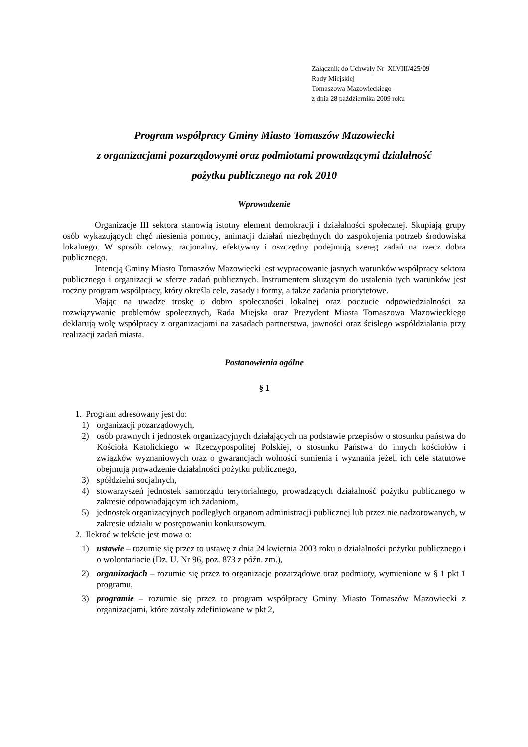Załącznik do Uchwały Nr XLVIII/425/09
Rady Miejskiej
Tomaszowa Mazowieckiego
z dnia 28 października 2009 roku
Program współpracy Gminy Miasto Tomaszów Mazowiecki
z organizacjami pozarządowymi oraz podmiotami prowadzącymi działalność
pożytku publicznego na rok 2010
Wprowadzenie
Organizacje III sektora stanowią istotny element demokracji i działalności społecznej. Skupiają grupy osób wykazujących chęć niesienia pomocy, animacji działań niezbędnych do zaspokojenia potrzeb środowiska lokalnego. W sposób celowy, racjonalny, efektywny i oszczędny podejmują szereg zadań na rzecz dobra publicznego.
Intencją Gminy Miasto Tomaszów Mazowiecki jest wypracowanie jasnych warunków współpracy sektora publicznego i organizacji w sferze zadań publicznych. Instrumentem służącym do ustalenia tych warunków jest roczny program współpracy, który określa cele, zasady i formy, a także zadania priorytetowe.
Mając na uwadze troskę o dobro społeczności lokalnej oraz poczucie odpowiedzialności za rozwiązywanie problemów społecznych, Rada Miejska oraz Prezydent Miasta Tomaszowa Mazowieckiego deklarują wolę współpracy z organizacjami na zasadach partnerstwa, jawności oraz ścisłego współdziałania przy realizacji zadań miasta.
Postanowienia ogólne
§ 1
1. Program adresowany jest do:
1) organizacji pozarządowych,
2) osób prawnych i jednostek organizacyjnych działających na podstawie przepisów o stosunku państwa do Kościoła Katolickiego w Rzeczypospolitej Polskiej, o stosunku Państwa do innych kościołów i związków wyznaniowych oraz o gwarancjach wolności sumienia i wyznania jeżeli ich cele statutowe obejmują prowadzenie działalności pożytku publicznego,
3) spółdzielni socjalnych,
4) stowarzyszeń jednostek samorządu terytorialnego, prowadzących działalność pożytku publicznego w zakresie odpowiadającym ich zadaniom,
5) jednostek organizacyjnych podległych organom administracji publicznej lub przez nie nadzorowanych, w zakresie udziału w postępowaniu konkursowym.
2. Ilekroć w tekście jest mowa o:
1) ustawie – rozumie się przez to ustawę z dnia 24 kwietnia 2003 roku o działalności pożytku publicznego i o wolontariacie (Dz. U. Nr 96, poz. 873 z późn. zm.),
2) organizacjach – rozumie się przez to organizacje pozarządowe oraz podmioty, wymienione w § 1 pkt 1 programu,
3) programie – rozumie się przez to program współpracy Gminy Miasto Tomaszów Mazowiecki z organizacjami, które zostały zdefiniowane w pkt 2,